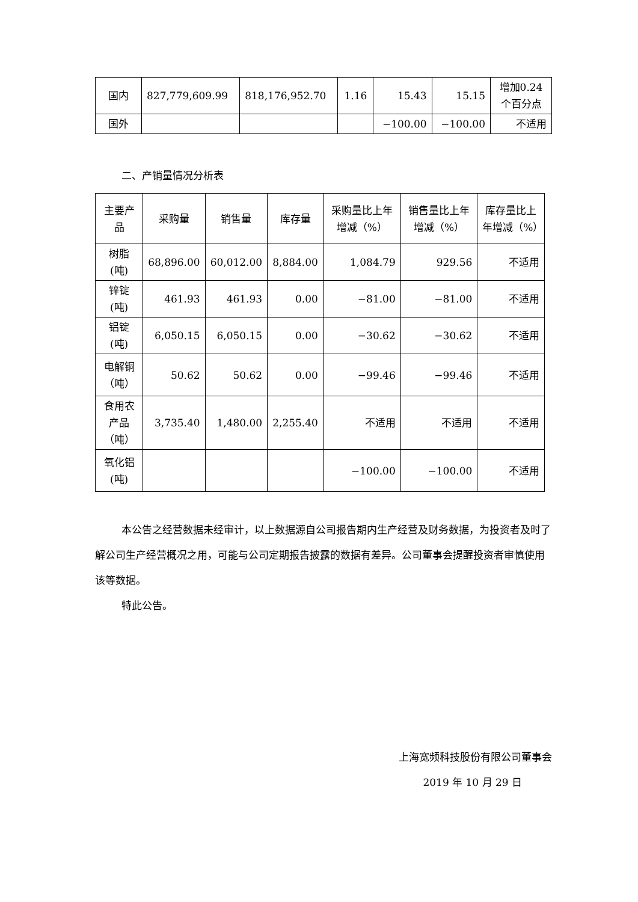| 国内 | 827,779,609.99 | 818,176,952.70 | 1.16 | 15.43 | 15.15 | 增加0.24个百分点 |
| 国外 | | | | −100.00 | −100.00 | 不适用 |
二、产销量情况分析表
| 主要产品 | 采购量 | 销售量 | 库存量 | 采购量比上年增减（%） | 销售量比上年增减（%） | 库存量比上年增减（%） |
| --- | --- | --- | --- | --- | --- | --- |
| 树脂 (吨) | 68,896.00 | 60,012.00 | 8,884.00 | 1,084.79 | 929.56 | 不适用 |
| 锌锭 (吨) | 461.93 | 461.93 | 0.00 | −81.00 | −81.00 | 不适用 |
| 铝锭 (吨) | 6,050.15 | 6,050.15 | 0.00 | −30.62 | −30.62 | 不适用 |
| 电解铜 （吨） | 50.62 | 50.62 | 0.00 | −99.46 | −99.46 | 不适用 |
| 食用农产品 （吨） | 3,735.40 | 1,480.00 | 2,255.40 | 不适用 | 不适用 | 不适用 |
| 氧化铝 (吨) | | | | −100.00 | −100.00 | 不适用 |
本公告之经营数据未经审计，以上数据源自公司报告期内生产经营及财务数据，为投资者及时了解公司生产经营概况之用，可能与公司定期报告披露的数据有差异。公司董事会提醒投资者审慎使用该等数据。
特此公告。
上海宽频科技股份有限公司董事会
2019 年 10 月 29 日